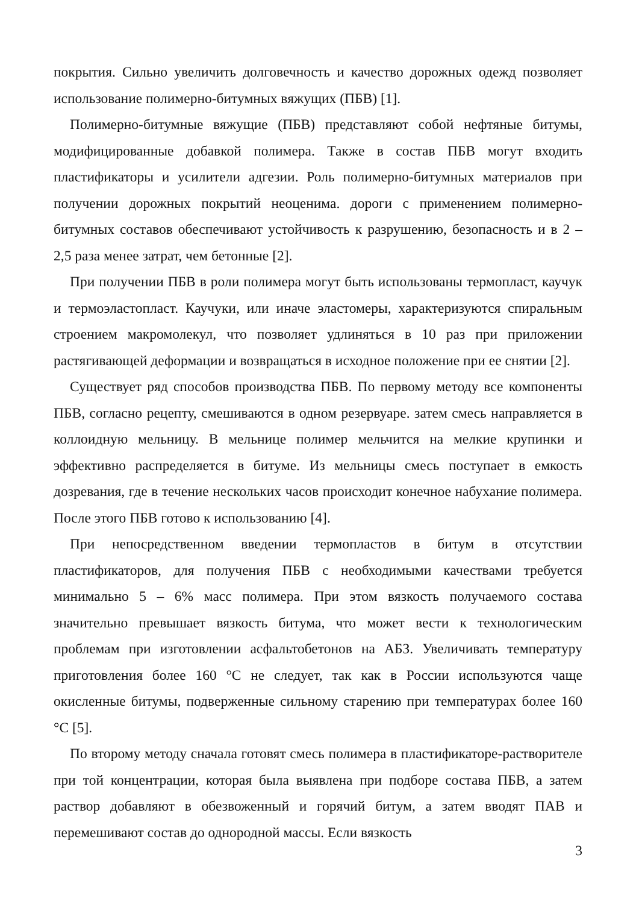покрытия. Сильно увеличить долговечность и качество дорожных одежд позволяет использование полимерно-битумных вяжущих (ПБВ) [1].
Полимерно-битумные вяжущие (ПБВ) представляют собой нефтяные битумы, модифицированные добавкой полимера. Также в состав ПБВ могут входить пластификаторы и усилители адгезии. Роль полимерно-битумных материалов при получении дорожных покрытий неоценима. дороги с применением полимерно-битумных составов обеспечивают устойчивость к разрушению, безопасность и в 2 – 2,5 раза менее затрат, чем бетонные [2].
При получении ПБВ в роли полимера могут быть использованы термопласт, каучук и термоэластопласт. Каучуки, или иначе эластомеры, характеризуются спиральным строением макромолекул, что позволяет удлиняться в 10 раз при приложении растягивающей деформации и возвращаться в исходное положение при ее снятии [2].
Существует ряд способов производства ПБВ. По первому методу все компоненты ПБВ, согласно рецепту, смешиваются в одном резервуаре. затем смесь направляется в коллоидную мельницу. В мельнице полимер мельчится на мелкие крупинки и эффективно распределяется в битуме. Из мельницы смесь поступает в емкость дозревания, где в течение нескольких часов происходит конечное набухание полимера. После этого ПБВ готово к использованию [4].
При непосредственном введении термопластов в битум в отсутствии пластификаторов, для получения ПБВ с необходимыми качествами требуется минимально 5 – 6% масс полимера. При этом вязкость получаемого состава значительно превышает вязкость битума, что может вести к технологическим проблемам при изготовлении асфальтобетонов на АБЗ. Увеличивать температуру приготовления более 160 °С не следует, так как в России используются чаще окисленные битумы, подверженные сильному старению при температурах более 160 °С [5].
По второму методу сначала готовят смесь полимера в пластификаторе-растворителе при той концентрации, которая была выявлена при подборе состава ПБВ, а затем раствор добавляют в обезвоженный и горячий битум, а затем вводят ПАВ и перемешивают состав до однородной массы. Если вязкость
3